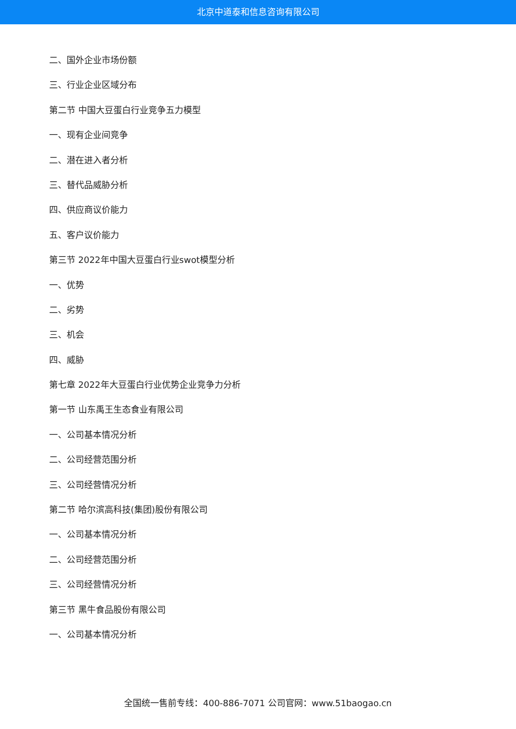北京中道泰和信息咨询有限公司
二、国外企业市场份额
三、行业企业区域分布
第二节 中国大豆蛋白行业竞争五力模型
一、现有企业间竞争
二、潜在进入者分析
三、替代品威胁分析
四、供应商议价能力
五、客户议价能力
第三节 2022年中国大豆蛋白行业swot模型分析
一、优势
二、劣势
三、机会
四、威胁
第七章 2022年大豆蛋白行业优势企业竞争力分析
第一节 山东禹王生态食业有限公司
一、公司基本情况分析
二、公司经营范围分析
三、公司经营情况分析
第二节 哈尔滨高科技(集团)股份有限公司
一、公司基本情况分析
二、公司经营范围分析
三、公司经营情况分析
第三节 黑牛食品股份有限公司
一、公司基本情况分析
全国统一售前专线：400-886-7071 公司官网：www.51baogao.cn